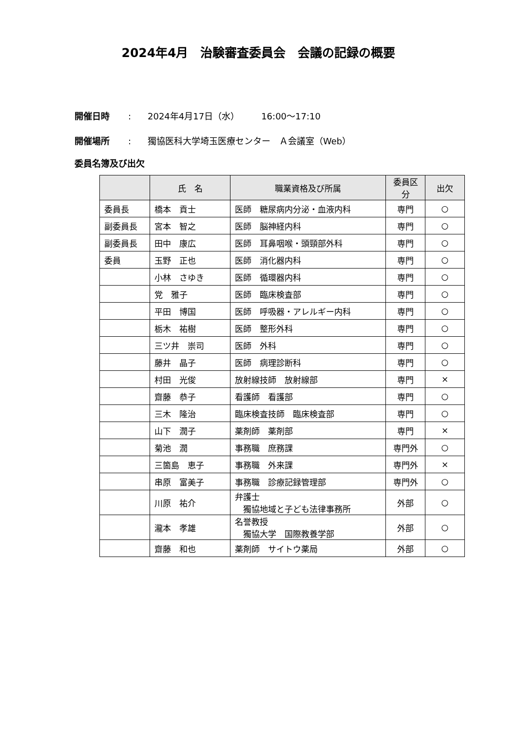2024年4月　治験審査委員会　会議の記録の概要
開催日時: 2024年4月17日（水）　　　16:00～17:10
開催場所: 獨協医科大学埼玉医療センター　Ａ会議室（Web）
委員名簿及び出欠
| | 氏 名 | 職業資格及び所属 | 委員区分 | 出欠 |
| --- | --- | --- | --- | --- |
| 委員長 | 橋本 貢士 | 医師 糖尿病内分泌・血液内科 | 専門 | ○ |
| 副委員長 | 宮本 智之 | 医師 脳神経内科 | 専門 | ○ |
| 副委員長 | 田中 康広 | 医師 耳鼻咽喉・頭頸部外科 | 専門 | ○ |
| 委員 | 玉野 正也 | 医師 消化器内科 | 専門 | ○ |
| | 小林 さゆき | 医師 循環器内科 | 専門 | ○ |
| | 党 雅子 | 医師 臨床検査部 | 専門 | ○ |
| | 平田 博国 | 医師 呼吸器・アレルギー内科 | 専門 | ○ |
| | 栃木 祐樹 | 医師 整形外科 | 専門 | ○ |
| | 三ツ井 崇司 | 医師 外科 | 専門 | ○ |
| | 藤井 晶子 | 医師 病理診断科 | 専門 | ○ |
| | 村田 光俊 | 放射線技師 放射線部 | 専門 | × |
| | 齋藤 恭子 | 看護師 看護部 | 専門 | ○ |
| | 三木 隆治 | 臨床検査技師 臨床検査部 | 専門 | ○ |
| | 山下 潤子 | 薬剤師 薬剤部 | 専門 | × |
| | 菊池 潤 | 事務職 庶務課 | 専門外 | ○ |
| | 三箇島 恵子 | 事務職 外来課 | 専門外 | × |
| | 串原 富美子 | 事務職 診療記録管理部 | 専門外 | ○ |
| | 川原 祐介 | 弁護士 獨協地域と子ども法律事務所 | 外部 | ○ |
| | 瀧本 孝雄 | 名誉教授 獨協大学 国際教養学部 | 外部 | ○ |
| | 齋藤 和也 | 薬剤師 サイトウ薬局 | 外部 | ○ |